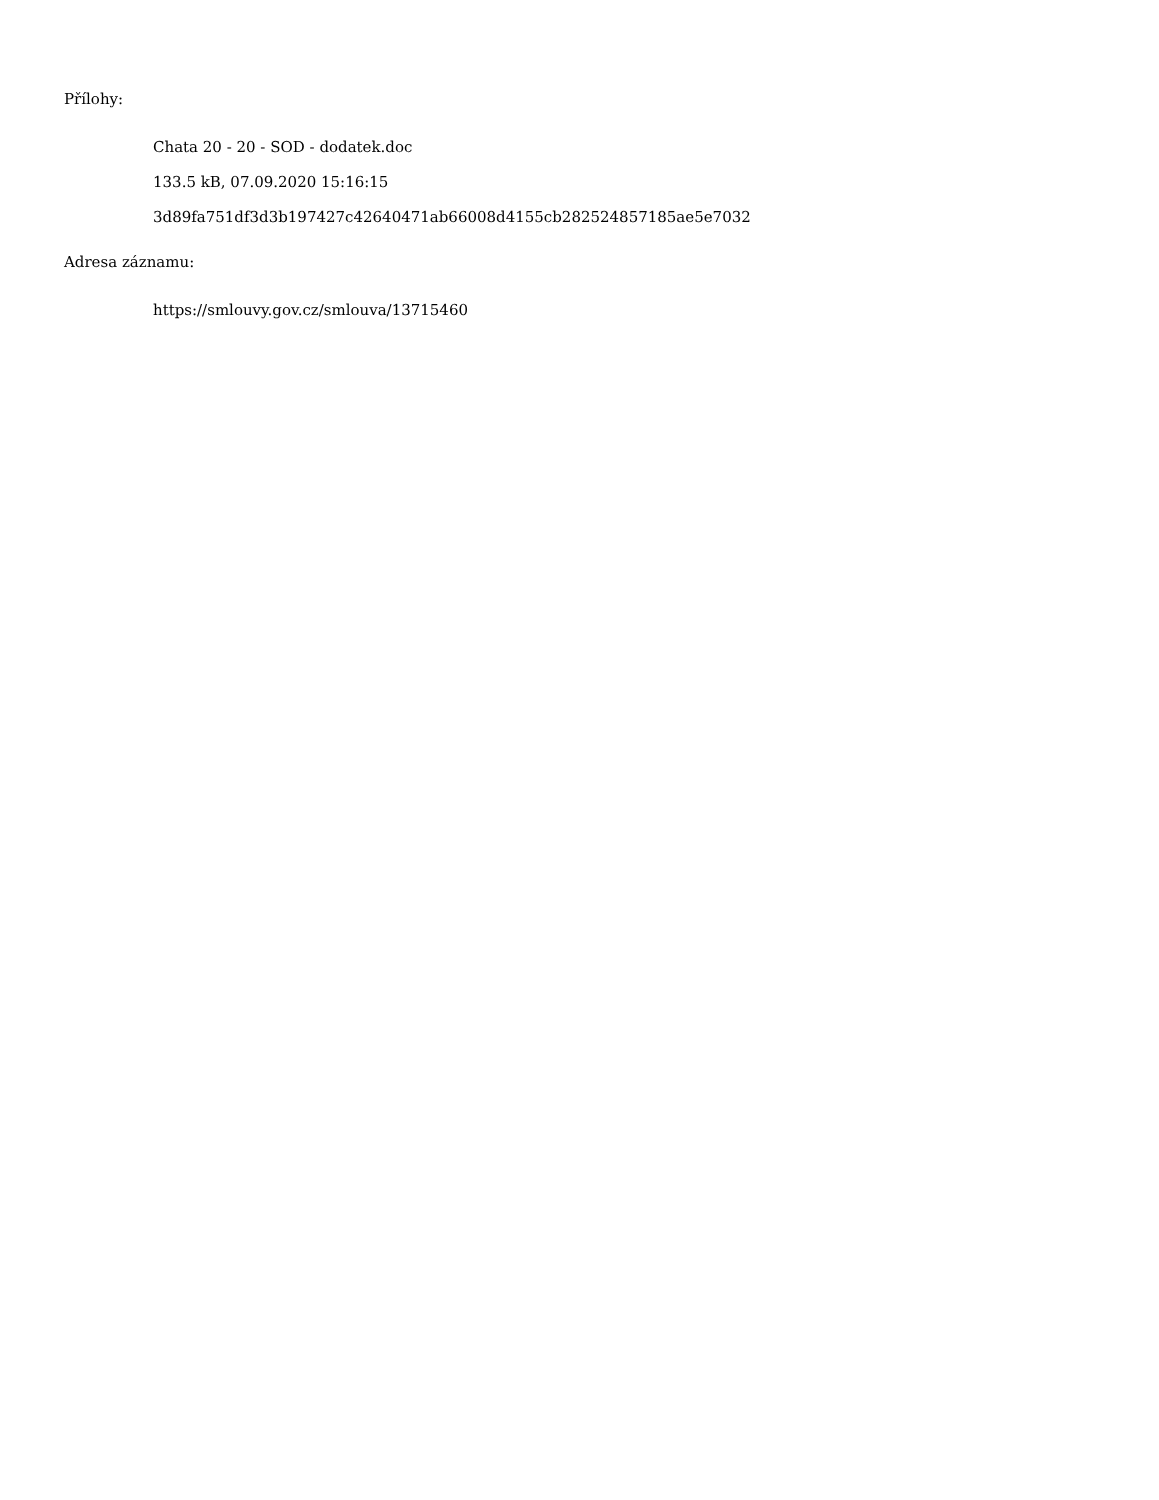Přílohy:
Chata 20 - 20 - SOD - dodatek.doc
133.5 kB, 07.09.2020 15:16:15
3d89fa751df3d3b197427c42640471ab66008d4155cb282524857185ae5e7032
Adresa záznamu:
https://smlouvy.gov.cz/smlouva/13715460